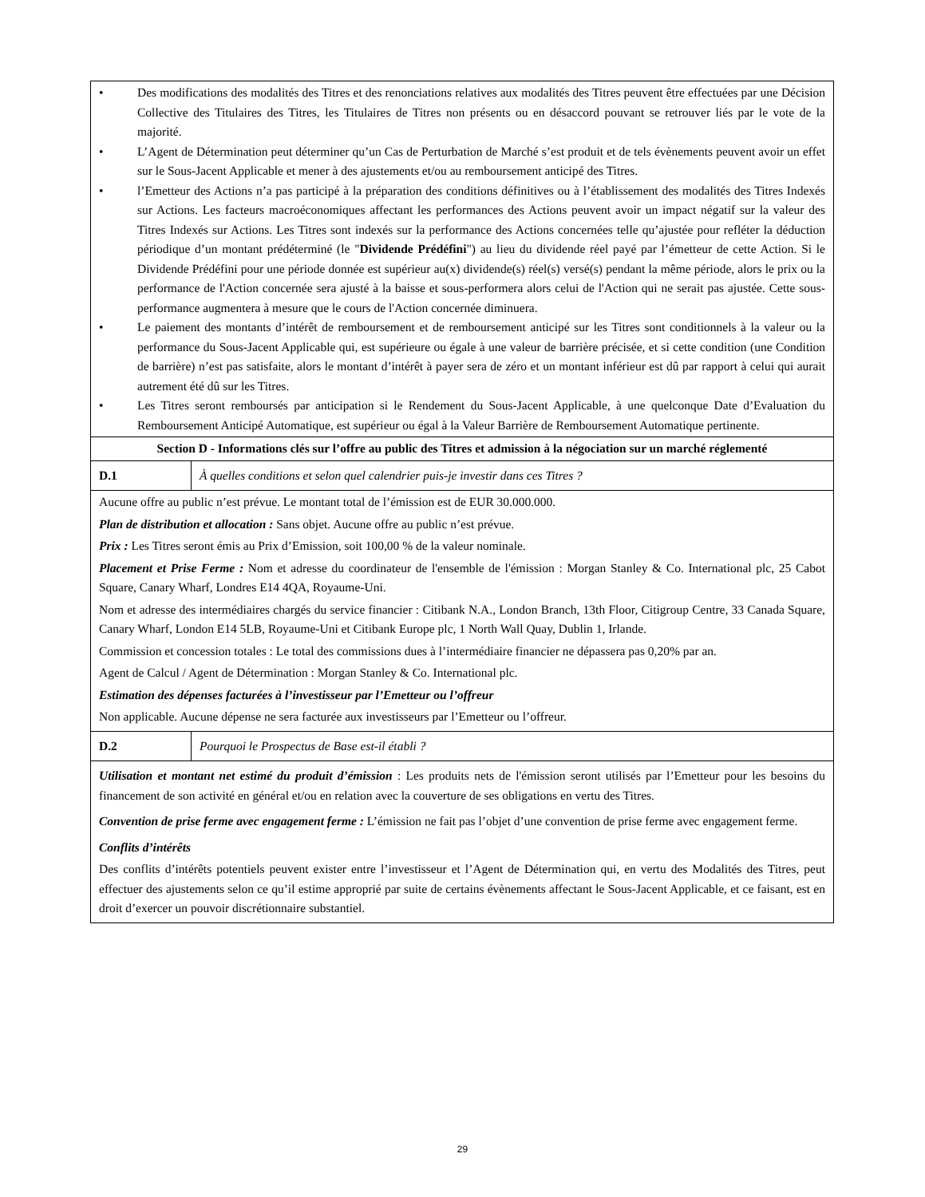| • Des modifications des modalités des Titres et des renonciations relatives aux modalités des Titres peuvent être effectuées par une Décision Collective des Titulaires des Titres, les Titulaires de Titres non présents ou en désaccord pouvant se retrouver liés par le vote de la majorité. • L’Agent de Détermination peut déterminer qu’un Cas de Perturbation de Marché s’est produit et de tels évènements peuvent avoir un effet sur le Sous-Jacent Applicable et mener à des ajustements et/ou au remboursement anticipé des Titres. • l’Emetteur des Actions n’a pas participé à la préparation des conditions définitives ou à l’établissement des modalités des Titres Indexés sur Actions. Les facteurs macroéconomiques affectant les performances des Actions peuvent avoir un impact négatif sur la valeur des Titres Indexés sur Actions. Les Titres sont indexés sur la performance des Actions concernées telle qu’ajustée pour refléter la déduction périodique d’un montant prédéterminé (le " Dividende Prédéfini ") au lieu du dividende réel payé par l’émetteur de cette Action. Si le Dividende Prédéfini pour une période donnée est supérieur au(x) dividende(s) réel(s) versé(s) pendant la même période, alors le prix ou la performance de l'Action concernée sera ajusté à la baisse et sous-performera alors celui de l'Action qui ne serait pas ajustée. Cette sous-performance augmentera à mesure que le cours de l'Action concernée diminuera. • Le paiement des montants d’intérêt de remboursement et de remboursement anticipé sur les Titres sont conditionnels à la valeur ou la performance du Sous-Jacent Applicable qui, est supérieure ou égale à une valeur de barrière précisée, et si cette condition (une Condition de barrière) n’est pas satisfaite, alors le montant d’intérêt à payer sera de zéro et un montant inférieur est dû par rapport à celui qui aurait autrement été dû sur les Titres. • Les Titres seront remboursés par anticipation si le Rendement du Sous-Jacent Applicable, à une quelconque Date d’Evaluation du Remboursement Anticipé Automatique, est supérieur ou égal à la Valeur Barrière de Remboursement Automatique pertinente. | |
| Section D - Informations clés sur l’offre au public des Titres et admission à la négociation sur un marché réglementé | |
| D.1 | À quelles conditions et selon quel calendrier puis-je investir dans ces Titres ? |
| Aucune offre au public n’est prévue. Le montant total de l’émission est de EUR 30.000.000. Plan de distribution et allocation : Sans objet. Aucune offre au public n’est prévue. Prix : Les Titres seront émis au Prix d’Emission, soit 100,00 % de la valeur nominale. Placement et Prise Ferme : Nom et adresse du coordinateur de l'ensemble de l'émission : Morgan Stanley & Co. International plc, 25 Cabot Square, Canary Wharf, Londres E14 4QA, Royaume-Uni. Nom et adresse des intermédiaires chargés du service financier : Citibank N.A., London Branch, 13th Floor, Citigroup Centre, 33 Canada Square, Canary Wharf, London E14 5LB, Royaume-Uni et Citibank Europe plc, 1 North Wall Quay, Dublin 1, Irlande. Commission et concession totales : Le total des commissions dues à l’intermédiaire financier ne dépassera pas 0,20% par an. Agent de Calcul / Agent de Détermination : Morgan Stanley & Co. International plc. Estimation des dépenses facturées à l’investisseur par l’Emetteur ou l’offreur Non applicable. Aucune dépense ne sera facturée aux investisseurs par l’Emetteur ou l’offreur. | |
| D.2 | Pourquoi le Prospectus de Base est-il établi ? |
| Utilisation et montant net estimé du produit d’émission : Les produits nets de l'émission seront utilisés par l’Emetteur pour les besoins du financement de son activité en général et/ou en relation avec la couverture de ses obligations en vertu des Titres. Convention de prise ferme avec engagement ferme : L’émission ne fait pas l’objet d’une convention de prise ferme avec engagement ferme. Conflits d’intérêts Des conflits d’intérêts potentiels peuvent exister entre l’investisseur et l’Agent de Détermination qui, en vertu des Modalités des Titres, peut effectuer des ajustements selon ce qu’il estime approprié par suite de certains évènements affectant le Sous-Jacent Applicable, et ce faisant, est en droit d’exercer un pouvoir discrétionnaire substantiel. | |
29